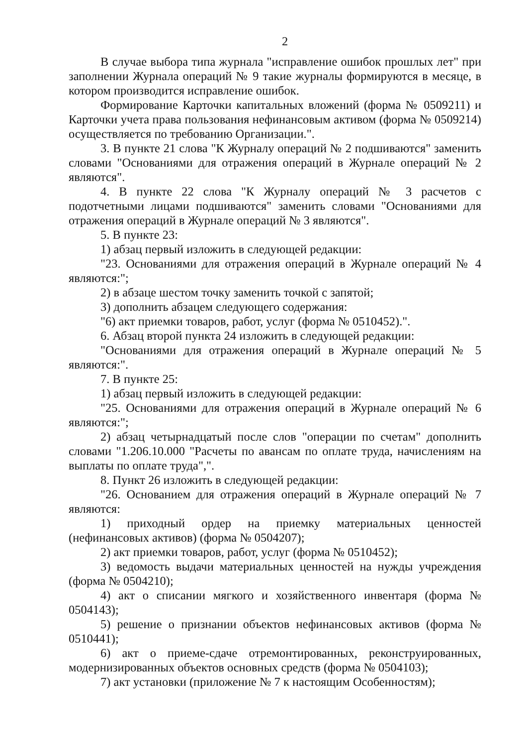2
В случае выбора типа журнала "исправление ошибок прошлых лет" при заполнении Журнала операций № 9 такие журналы формируются в месяце, в котором производится исправление ошибок.
Формирование Карточки капитальных вложений (форма № 0509211) и Карточки учета права пользования нефинансовым активом (форма № 0509214) осуществляется по требованию Организации.".
3. В пункте 21 слова "К Журналу операций № 2 подшиваются" заменить словами "Основаниями для отражения операций в Журнале операций № 2 являются".
4. В пункте 22 слова "К Журналу операций № 3 расчетов с подотчетными лицами подшиваются" заменить словами "Основаниями для отражения операций в Журнале операций № 3 являются".
5. В пункте 23:
1) абзац первый изложить в следующей редакции:
"23. Основаниями для отражения операций в Журнале операций № 4 являются:";
2) в абзаце шестом точку заменить точкой с запятой;
3) дополнить абзацем следующего содержания:
"6) акт приемки товаров, работ, услуг (форма № 0510452).".
6. Абзац второй пункта 24 изложить в следующей редакции:
"Основаниями для отражения операций в Журнале операций № 5 являются:".
7. В пункте 25:
1) абзац первый изложить в следующей редакции:
"25. Основаниями для отражения операций в Журнале операций № 6 являются:";
2) абзац четырнадцатый после слов "операции по счетам" дополнить словами "1.206.10.000 "Расчеты по авансам по оплате труда, начислениям на выплаты по оплате труда",".
8. Пункт 26 изложить в следующей редакции:
"26. Основанием для отражения операций в Журнале операций № 7 являются:
1) приходный ордер на приемку материальных ценностей (нефинансовых активов) (форма № 0504207);
2) акт приемки товаров, работ, услуг (форма № 0510452);
3) ведомость выдачи материальных ценностей на нужды учреждения (форма № 0504210);
4) акт о списании мягкого и хозяйственного инвентаря (форма № 0504143);
5) решение о признании объектов нефинансовых активов (форма № 0510441);
6) акт о приеме-сдаче отремонтированных, реконструированных, модернизированных объектов основных средств (форма № 0504103);
7) акт установки (приложение № 7 к настоящим Особенностям);